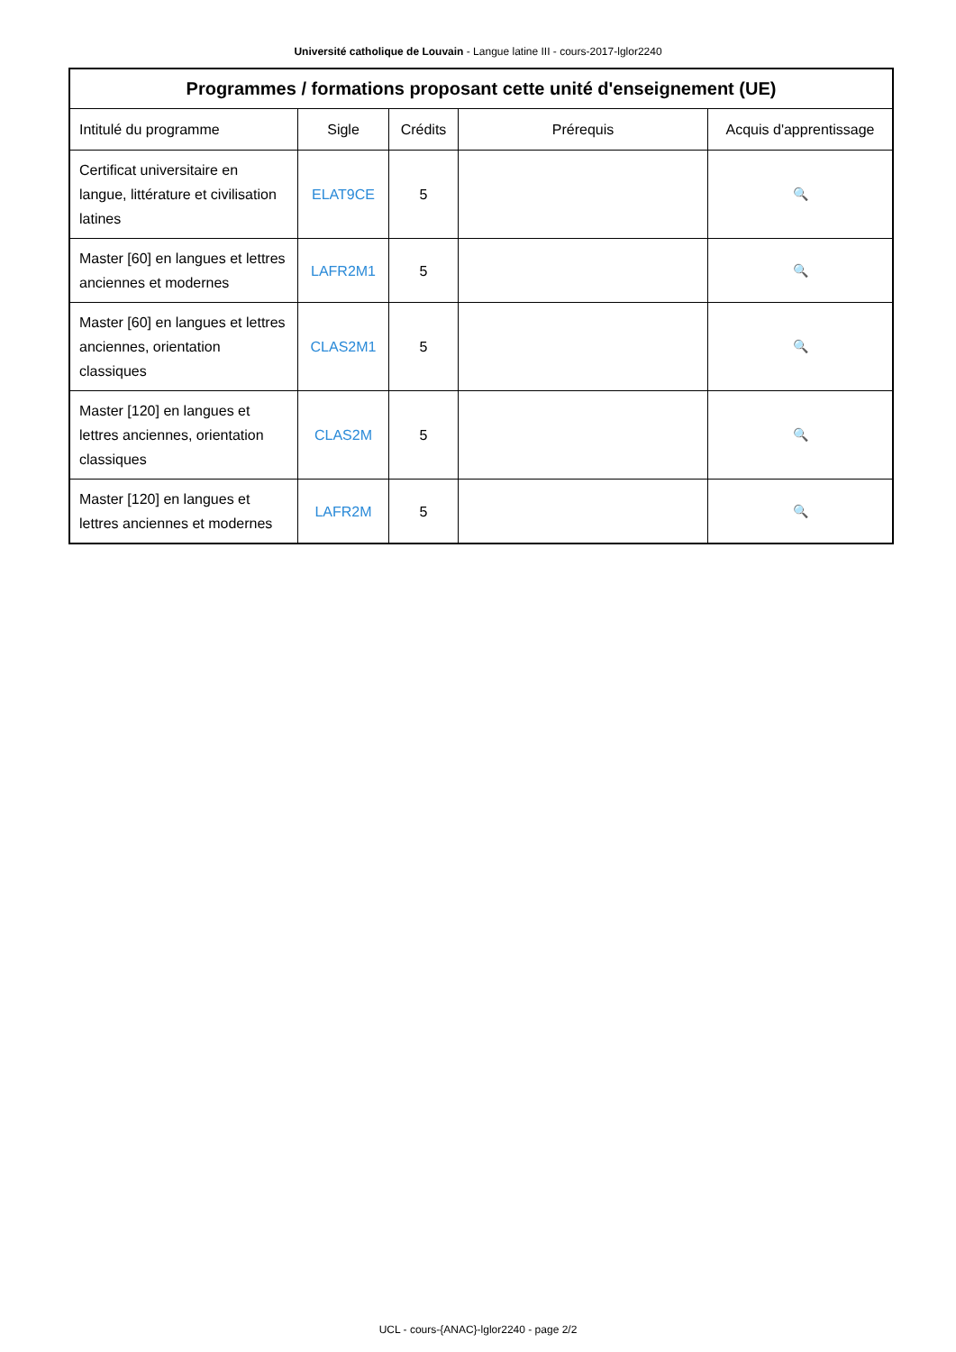Université catholique de Louvain - Langue latine III - cours-2017-lglor2240
| Programmes / formations proposant cette unité d'enseignement (UE) | | | | |
| --- | --- | --- | --- | --- |
| Intitulé du programme | Sigle | Crédits | Prérequis | Acquis d'apprentissage |
| Certificat universitaire en langue, littérature et civilisation latines | ELAT9CE | 5 | | 🔍 |
| Master [60] en langues et lettres anciennes et modernes | LAFR2M1 | 5 | | 🔍 |
| Master [60] en langues et lettres anciennes, orientation classiques | CLAS2M1 | 5 | | 🔍 |
| Master [120] en langues et lettres anciennes, orientation classiques | CLAS2M | 5 | | 🔍 |
| Master [120] en langues et lettres anciennes et modernes | LAFR2M | 5 | | 🔍 |
UCL - cours-{ANAC}-lglor2240 - page 2/2